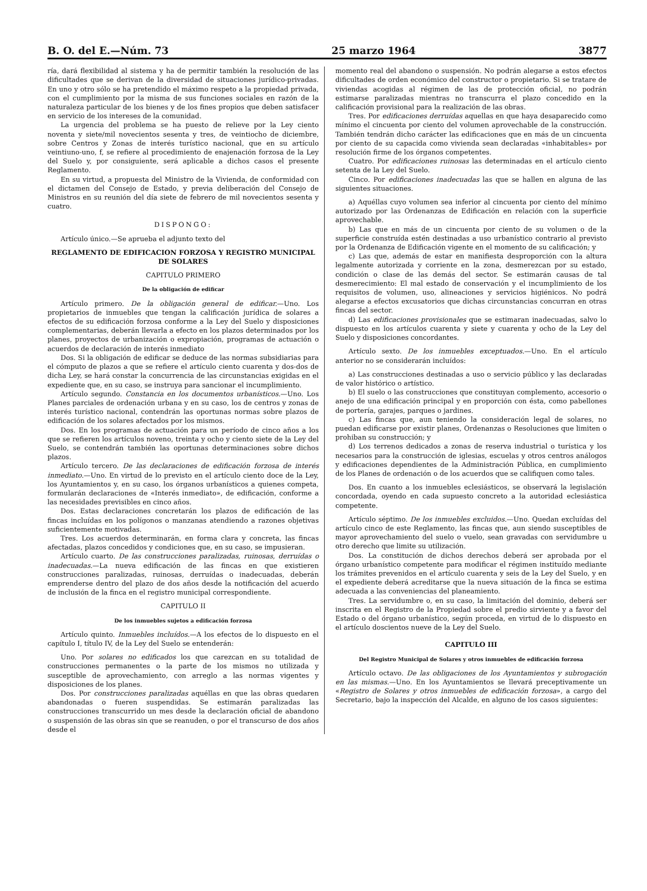B. O. del E.—Núm. 73 25 marzo 1964 3877
ría, dará flexibilidad al sistema y ha de permitir también la resolución de las dificultades que se derivan de la diversidad de situaciones jurídico-privadas. En uno y otro sólo se ha pretendido el máximo respeto a la propiedad privada, con el cumplimiento por la misma de sus funciones sociales en razón de la naturaleza particular de los bienes y de los fines propios que deben satisfacer en servicio de los intereses de la comunidad.
La urgencia del problema se ha puesto de relieve por la Ley ciento noventa y siete/mil novecientos sesenta y tres, de veintiocho de diciembre, sobre Centros y Zonas de interés turístico nacional, que en su artículo veintiuno-uno, f, se refiere al procedimiento de enajenación forzosa de la Ley del Suelo y, por consiguiente, será aplicable a dichos casos el presente Reglamento.
En su virtud, a propuesta del Ministro de la Vivienda, de conformidad con el dictamen del Consejo de Estado, y previa deliberación del Consejo de Ministros en su reunión del día siete de febrero de mil novecientos sesenta y cuatro.
DISPONGO:
Artículo único.—Se aprueba el adjunto texto del
REGLAMENTO DE EDIFICACION FORZOSA Y REGISTRO MUNICIPAL DE SOLARES
CAPITULO PRIMERO
De la obligación de edificar
Artículo primero. De la obligación general de edificar.—Uno. Los propietarios de inmuebles que tengan la calificación jurídica de solares a efectos de su edificación forzosa conforme a la Ley del Suelo y disposiciones complementarias, deberán llevarla a efecto en los plazos determinados por los planes, proyectos de urbanización o expropiación, programas de actuación o acuerdos de declaración de interés inmediato
Dos. Si la obligación de edificar se deduce de las normas subsidiarias para el cómputo de plazos a que se refiere el artículo ciento cuarenta y dos-dos de dicha Ley, se hará constar la concurrencia de las circunstancias exigidas en el expediente que, en su caso, se instruya para sancionar el incumplimiento.
Artículo segundo. Constancia en los documentos urbanísticos.—Uno. Los Planes parciales de ordenación urbana y en su caso, los de centros y zonas de interés turístico nacional, contendrán las oportunas normas sobre plazos de edificación de los solares afectados por los mismos.
Dos. En los programas de actuación para un período de cinco años a los que se refieren los artículos noveno, treinta y ocho y ciento siete de la Ley del Suelo, se contendrán también las oportunas determinaciones sobre dichos plazos.
Artículo tercero. De las declaraciones de edificación forzosa de interés inmediato.—Uno. En virtud de lo previsto en el artículo ciento doce de la Ley, los Ayuntamientos y, en su caso, los órganos urbanísticos a quienes competa, formularán declaraciones de «Interés inmediato», de edificación, conforme a las necesidades previsibles en cinco años.
Dos. Estas declaraciones concretarán los plazos de edificación de las fincas incluídas en los polígonos o manzanas atendiendo a razones objetivas suficientemente motivadas.
Tres. Los acuerdos determinarán, en forma clara y concreta, las fincas afectadas, plazos concedidos y condiciones que, en su caso, se impusieran.
Artículo cuarto. De las construcciones paralizadas, ruinosas, derruídas o inadecuadas.—La nueva edificación de las fincas en que existieren construcciones paralizadas, ruinosas, derruídas o inadecuadas, deberán emprenderse dentro del plazo de dos años desde la notificación del acuerdo de inclusión de la finca en el registro municipal correspondiente.
CAPITULO II
De los inmuebles sujetos a edificación forzosa
Artículo quinto. Inmuebles incluídos.—A los efectos de lo dispuesto en el capítulo I, título IV, de la Ley del Suelo se entenderán:
Uno. Por solares no edificados los que carezcan en su totalidad de construcciones permanentes o la parte de los mismos no utilizada y susceptible de aprovechamiento, con arreglo a las normas vigentes y disposiciones de los planes.
Dos. Por construcciones paralizadas aquéllas en que las obras quedaren abandonadas o fueren suspendidas. Se estimarán paralizadas las construcciones transcurrido un mes desde la declaración oficial de abandono o suspensión de las obras sin que se reanuden, o por el transcurso de dos años desde el
momento real del abandono o suspensión. No podrán alegarse a estos efectos dificultades de orden económico del constructor o propietario. Si se tratare de viviendas acogidas al régimen de las de protección oficial, no podrán estimarse paralizadas mientras no transcurra el plazo concedido en la calificación provisional para la realización de las obras.
Tres. Por edificaciones derruídas aquellas en que haya desaparecido como mínimo el cincuenta por ciento del volumen aprovechable de la construcción. También tendrán dicho carácter las edificaciones que en más de un cincuenta por ciento de su capacida como vivienda sean declaradas «inhabitables» por resolución firme de los órganos competentes.
Cuatro. Por edificaciones ruinosas las determinadas en el artículo ciento setenta de la Ley del Suelo.
Cinco. Por edificaciones inadecuadas las que se hallen en alguna de las siguientes situaciones.
a) Aquéllas cuyo volumen sea inferior al cincuenta por ciento del mínimo autorizado por las Ordenanzas de Edificación en relación con la superficie aprovechable.
b) Las que en más de un cincuenta por ciento de su volumen o de la superficie construída estén destinadas a uso urbanístico contrario al previsto por la Ordenanza de Edificación vigente en el momento de su calificación; y
c) Las que, además de estar en manifiesta desproporción con la altura legalmente autorizada y corriente en la zona, desmerezcan por su estado, condición o clase de las demás del sector. Se estimarán causas de tal desmerecimiento: El mal estado de conservación y el incumplimiento de los requisitos de volumen, uso, alineaciones y servicios higiénicos. No podrá alegarse a efectos excusatorios que dichas circunstancias concurran en otras fincas del sector.
d) Las edificaciones provisionales que se estimaran inadecuadas, salvo lo dispuesto en los artículos cuarenta y siete y cuarenta y ocho de la Ley del Suelo y disposiciones concordantes.
Artículo sexto. De los inmuebles exceptuados.—Uno. En el artículo anterior no se considerarán incluídos:
a) Las construcciones destinadas a uso o servicio público y las declaradas de valor histórico o artístico.
b) El suelo o las construcciones que constituyan complemento, accesorio o anejo de una edificación principal y en proporción con ésta, como pabellones de portería, garajes, parques o jardines.
c) Las fincas que, aun teniendo la consideración legal de solares, no puedan edificarse por existir planes, Ordenanzas o Resoluciones que limiten o prohiban su construcción; y
d) Los terrenos dedicados a zonas de reserva industrial o turística y los necesarios para la construcción de iglesias, escuelas y otros centros análogos y edificaciones dependientes de la Administración Pública, en cumplimiento de los Planes de ordenación o de los acuerdos que se califiquen como tales.
Dos. En cuanto a los inmuebles eclesiásticos, se observará la legislación concordada, oyendo en cada supuesto concreto a la autoridad eclesiástica competente.
Artículo séptimo. De los inmuebles excluidos.—Uno. Quedan excluídas del artículo cinco de este Reglamento, las fincas que, aun siendo susceptibles de mayor aprovechamiento del suelo o vuelo, sean gravadas con servidumbre u otro derecho que limite su utilización.
Dos. La constitución de dichos derechos deberá ser aprobada por el órgano urbanístico competente para modificar el régimen instituído mediante los trámites prevenidos en el artículo cuarenta y seis de la Ley del Suelo, y en el expediente deberá acreditarse que la nueva situación de la finca se estima adecuada a las conveniencias del planeamiento.
Tres. La servidumbre o, en su caso, la limitación del dominio, deberá ser inscrita en el Registro de la Propiedad sobre el predio sirviente y a favor del Estado o del órgano urbanístico, según proceda, en virtud de lo dispuesto en el artículo doscientos nueve de la Ley del Suelo.
CAPITULO III
Del Registro Municipal de Solares y otros inmuebles de edificación forzosa
Artículo octavo. De las obligaciones de los Ayuntamientos y subrogación en las mismas.—Uno. En los Ayuntamientos se llevará preceptivamente un «Registro de Solares y otros inmuebles de edificación forzosa», a cargo del Secretario, bajo la inspección del Alcalde, en alguno de los casos siguientes: